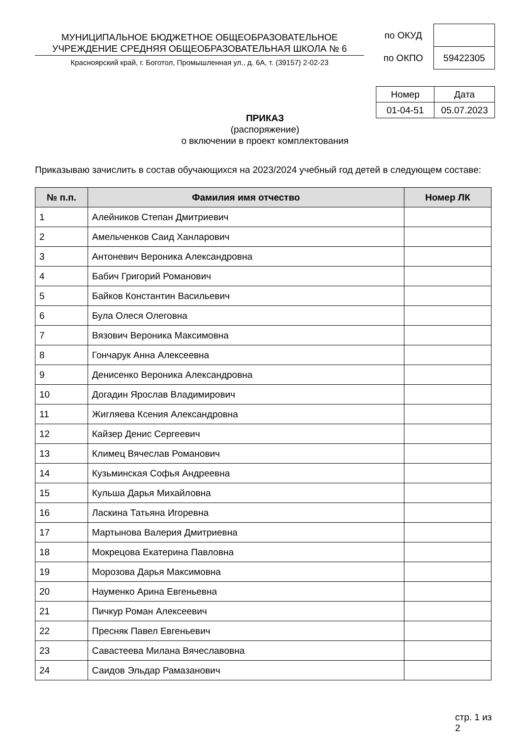МУНИЦИПАЛЬНОЕ БЮДЖЕТНОЕ ОБЩЕОБРАЗОВАТЕЛЬНОЕ УЧРЕЖДЕНИЕ СРЕДНЯЯ ОБЩЕОБРАЗОВАТЕЛЬНАЯ ШКОЛА № 6
Красноярский край, г. Боготол, Промышленная ул., д. 6А, т. (39157) 2-02-23
| по ОКУД | |
| по ОКПО | 59422305 |
| Номер | Дата |
| 01-04-51 | 05.07.2023 |
ПРИКАЗ
(распоряжение)
о включении в проект комплектования
Приказываю зачислить в состав обучающихся на 2023/2024 учебный год детей в следующем составе:
| № п.п. | Фамилия имя отчество | Номер ЛК |
| --- | --- | --- |
| 1 | Алейников Степан Дмитриевич | |
| 2 | Амельченков Саид Ханларович | |
| 3 | Антоневич Вероника Александровна | |
| 4 | Бабич Григорий Романович | |
| 5 | Байков Константин Васильевич | |
| 6 | Була Олеся Олеговна | |
| 7 | Вязович Вероника Максимовна | |
| 8 | Гончарук Анна Алексеевна | |
| 9 | Денисенко Вероника Александровна | |
| 10 | Догадин Ярослав Владимирович | |
| 11 | Жигляева Ксения Александровна | |
| 12 | Кайзер Денис Сергеевич | |
| 13 | Климец Вячеслав Романович | |
| 14 | Кузьминская Софья Андреевна | |
| 15 | Кульша Дарья Михайловна | |
| 16 | Ласкина Татьяна Игоревна | |
| 17 | Мартынова Валерия Дмитриевна | |
| 18 | Мокрецова Екатерина Павловна | |
| 19 | Морозова Дарья Максимовна | |
| 20 | Науменко Арина Евгеньевна | |
| 21 | Пичкур Роман Алексеевич | |
| 22 | Пресняк Павел Евгеньевич | |
| 23 | Савастеева Милана Вячеславовна | |
| 24 | Саидов Эльдар Рамазанович | |
стр. 1 из 2